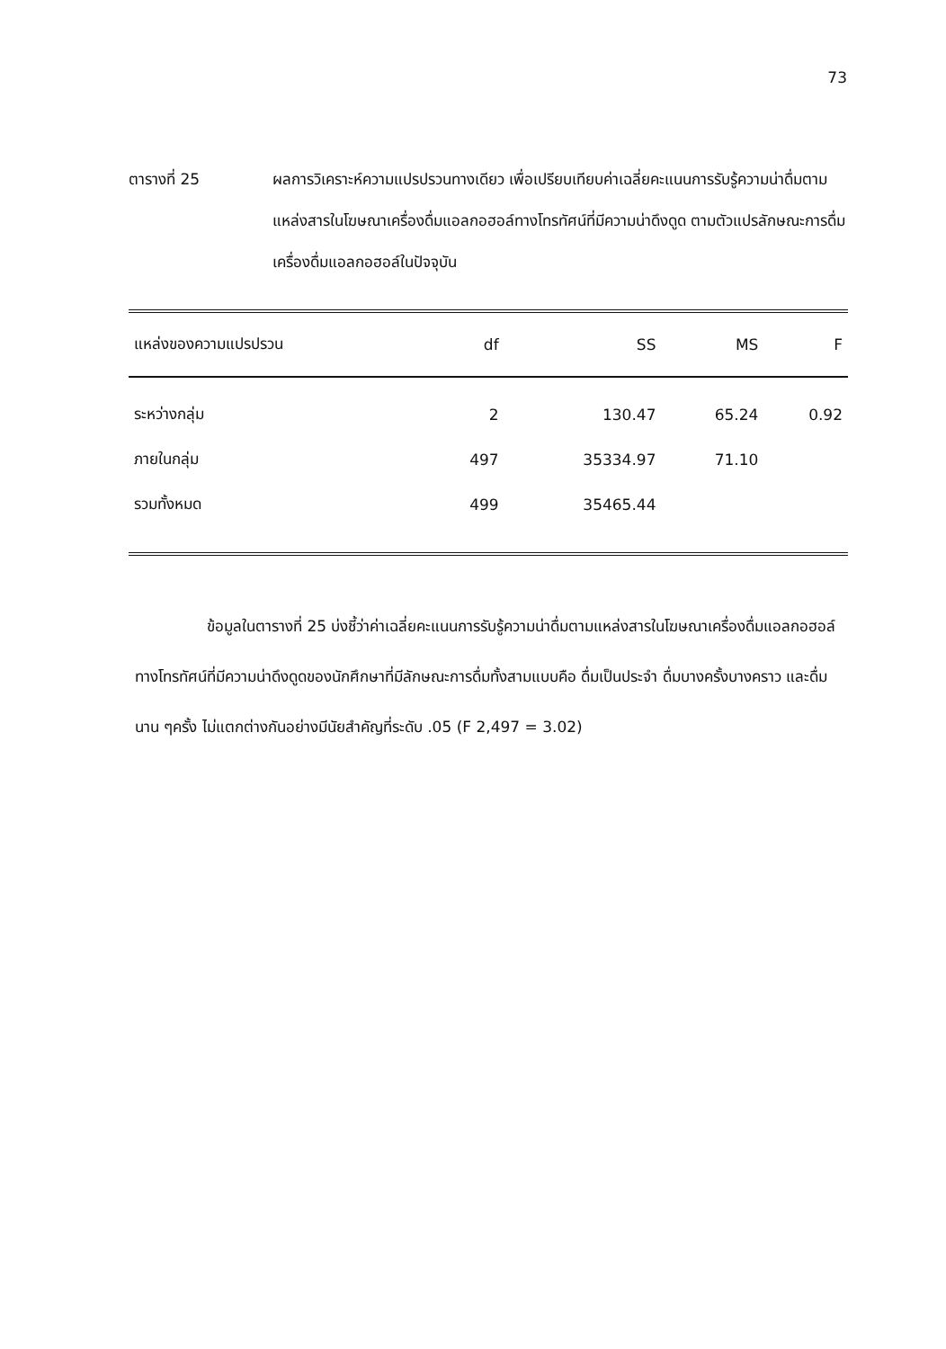73
ตารางที่ 25 ผลการวิเคราะห์ความแปรปรวนทางเดียว เพื่อเปรียบเทียบค่าเฉลี่ยคะแนนการรับรู้ความน่าดื่มตามแหล่งสารในโฆษณาเครื่องดื่มแอลกอฮอล์ทางโทรทัศน์ที่มีความน่าดึงดูด ตามตัวแปรลักษณะการดื่มเครื่องดื่มแอลกอฮอล์ในปัจจุบัน
| แหล่งของความแปรปรวน | df | SS | MS | F |
| --- | --- | --- | --- | --- |
| ระหว่างกลุ่ม | 2 | 130.47 | 65.24 | 0.92 |
| ภายในกลุ่ม | 497 | 35334.97 | 71.10 | |
| รวมทั้งหมด | 499 | 35465.44 | | |
ข้อมูลในตารางที่ 25 บ่งชี้ว่าค่าเฉลี่ยคะแนนการรับรู้ความน่าดื่มตามแหล่งสารในโฆษณาเครื่องดื่มแอลกอฮอล์ทางโทรทัศน์ที่มีความน่าดึงดูดของนักศึกษาที่มีลักษณะการดื่มทั้งสามแบบคือ ดื่มเป็นประจำ ดื่มบางครั้งบางคราว และดื่มนาน ๆครั้ง ไม่แตกต่างกันอย่างมีนัยสำคัญที่ระดับ .05 (F 2,497 = 3.02)